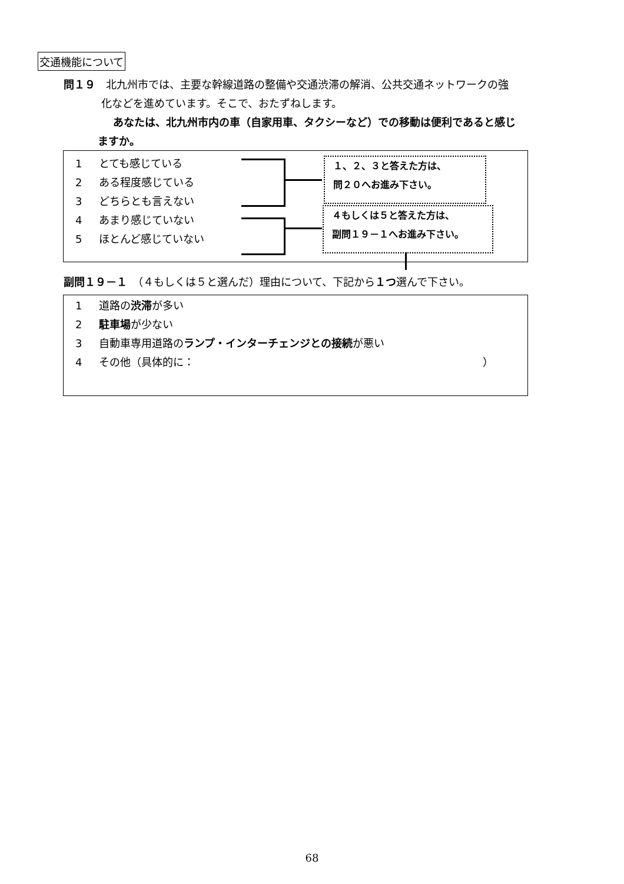交通機能について
問１９　北九州市では、主要な幹線道路の整備や交通渋滞の解消、公共交通ネットワークの強
化などを進めています。そこで、おたずねします。
あなたは、北九州市内の車（自家用車、タクシーなど）での移動は便利であると感じ
ますか。
1 とても感じている
2 ある程度感じている
3 どちらとも言えない
4 あまり感じていない
5 ほとんど感じていない
１、２、３と答えた方は、
問２０へお進み下さい。
４もしくは５と答えた方は、
副問１９－１へお進み下さい。
副問１９－１　（４もしくは５と選んだ）理由について、下記から１つ選んで下さい。
1 道路の渋滞が多い
2 駐車場が少ない
3 自動車専用道路のランプ・インターチェンジとの接続が悪い
4 その他（具体的に： ）
68